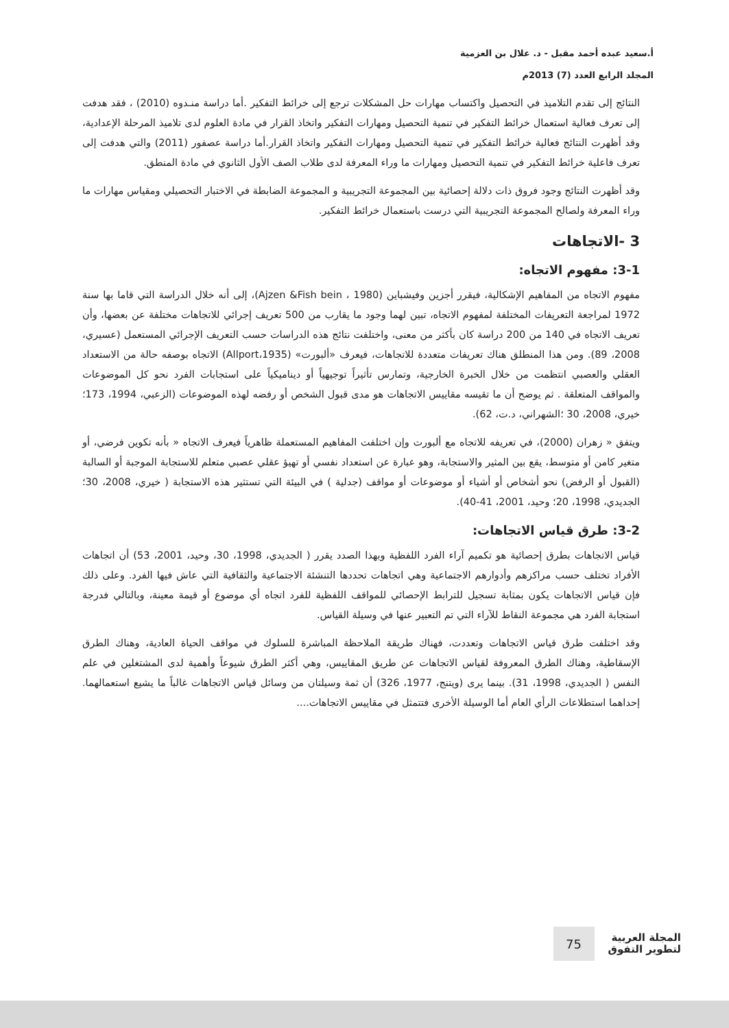أ.سعيد عبده أحمد مقبل - د. علال بن العزمية
المجلد الرابع العدد (7) 2013م
النتائج إلى تقدم التلاميذ في التحصيل واكتساب مهارات حل المشكلات ترجع إلى خرائط التفكير .أما دراسة منـدوه (2010) ، فقد هدفت إلى تعرف فعالية استعمال خرائط التفكير في تنمية التحصيل ومهارات التفكير واتخاذ القرار في مادة العلوم لدى تلاميذ المرحلة الإعدادية، وقد أظهرت النتائج فعالية خرائط التفكير في تنمية التحصيل ومهارات التفكير واتخاذ القرار.أما دراسة عصفور (2011) والتي هدفت إلى تعرف فاعلية خرائط التفكير في تنمية التحصيل ومهارات ما وراء المعرفة لدى طلاب الصف الأول الثانوي في مادة المنطق.
وقد أظهرت النتائج وجود فروق ذات دلالة إحصائية بين المجموعة التجريبية و المجموعة الضابطة في الاختبار التحصيلي ومقياس مهارات ما وراء المعرفة ولصالح المجموعة التجريبية التي درست باستعمال خرائط التفكير.
3 -الاتجاهات
3-1: مفهوم الاتجاه:
مفهوم الاتجاه من المفاهيم الإشكالية، فيقرر أجزين وفيشباين (Ajzen &Fish bein ، 1980)، إلى أنه خلال الدراسة التي قاما بها سنة 1972 لمراجعة التعريفات المختلفة لمفهوم الاتجاه، تبين لهما وجود ما يقارب من 500 تعريف إجرائي للاتجاهات مختلفة عن بعضها، وأن تعريف الاتجاه في 140 من 200 دراسة كان بأكثر من معنى، واختلفت نتائج هذه الدراسات حسب التعريف الإجرائي المستعمل (عسيري، 2008، 89). ومن هذا المنطلق هناك تعريفات متعددة للاتجاهات، فيعرف «ألبورت» (Allport،1935) الاتجاه بوصفه حالة من الاستعداد العقلي والعصبي انتظمت من خلال الخبرة الخارجية، وتمارس تأثيراً توجيهياً أو ديناميكياً على استجابات الفرد نحو كل الموضوعات والمواقف المتعلقة . ثم يوضح أن ما تقيسه مقاييس الاتجاهات هو مدى قبول الشخص أو رفضه لهذه الموضوعات (الزعبي، 1994، 173؛ خيري، 2008، 30 ؛الشهراني، د.ت، 62).
ويتفق « زهران (2000)، في تعريفه للاتجاه مع ألبورت وإن اختلفت المفاهيم المستعملة ظاهرياً فيعرف الاتجاه « بأنه تكوين فرضي، أو متغير كامن أو متوسط، يقع بين المثير والاستجابة، وهو عبارة عن استعداد نفسي أو تهيؤ عقلي عصبي متعلم للاستجابة الموجبة أو السالبة (القبول أو الرفض) نحو أشخاص أو أشياء أو موضوعات أو مواقف (جدلية ) في البيئة التي تستثير هذه الاستجابة ( خيري، 2008، 30؛ الجديدي، 1998، 20؛ وحيد، 2001، 41-40).
3-2: طرق قياس الاتجاهات:
قياس الاتجاهات بطرق إحصائية هو تكميم آراء الفرد اللفظية وبهذا الصدد يقرر ( الجديدي، 1998، 30، وحيد، 2001، 53) أن اتجاهات الأفراد تختلف حسب مراكزهم وأدوارهم الاجتماعية وهي اتجاهات تحددها التنشئة الاجتماعية والثقافية التي عاش فيها الفرد. وعلى ذلك فإن قياس الاتجاهات يكون بمثابة تسجيل للترابط الإحصائي للمواقف اللفظية للفرد اتجاه أي موضوع أو قيمة معينة، وبالتالي فدرجة استجابة الفرد هي مجموعة النقاط للآراء التي تم التعبير عنها في وسيلة القياس.
وقد اختلفت طرق قياس الاتجاهات وتعددت، فهناك طريقة الملاحظة المباشرة للسلوك في مواقف الحياة العادية، وهناك الطرق الإسقاطية، وهناك الطرق المعروفة لقياس الاتجاهات عن طريق المقاييس، وهي أكثر الطرق شيوعاً وأهمية لدى المشتغلين في علم النفس ( الجديدي، 1998، 31). بينما يرى (ويتنج، 1977، 326) أن ثمة وسيلتان من وسائل قياس الاتجاهات غالباً ما يشيع استعمالهما. إحداهما استطلاعات الرأي العام أما الوسيلة الأخرى فتتمثل في مقاييس الاتجاهات....
المجلة العربية
لتطوير التفوق
75